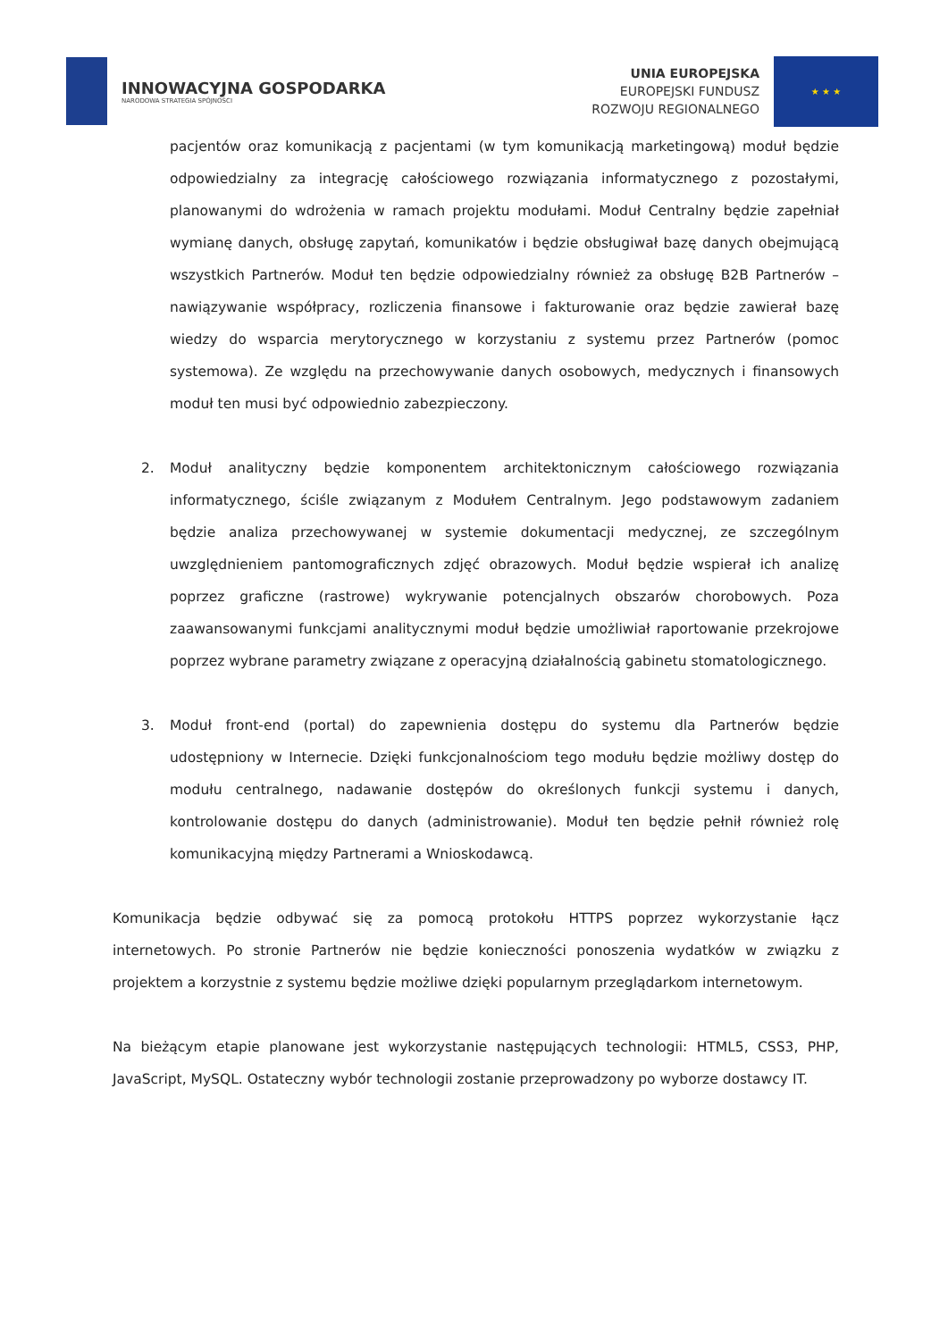INNOWACYJNA GOSPODARKA
NARODOWA STRATEGIA SPÓJNOŚCI
UNIA EUROPEJSKA
EUROPEJSKI FUNDUSZ
ROZWOJU REGIONALNEGO
★ ★ ★
pacjentów oraz komunikacją z pacjentami (w tym komunikacją marketingową) moduł będzie odpowiedzialny za integrację całościowego rozwiązania informatycznego z pozostałymi, planowanymi do wdrożenia w ramach projektu modułami. Moduł Centralny będzie zapełniał wymianę danych, obsługę zapytań, komunikatów i będzie obsługiwał bazę danych obejmującą wszystkich Partnerów. Moduł ten będzie odpowiedzialny również za obsługę B2B Partnerów – nawiązywanie współpracy, rozliczenia finansowe i fakturowanie oraz będzie zawierał bazę wiedzy do wsparcia merytorycznego w korzystaniu z systemu przez Partnerów (pomoc systemowa). Ze względu na przechowywanie danych osobowych, medycznych i finansowych moduł ten musi być odpowiednio zabezpieczony.
2. Moduł analityczny będzie komponentem architektonicznym całościowego rozwiązania informatycznego, ściśle związanym z Modułem Centralnym. Jego podstawowym zadaniem będzie analiza przechowywanej w systemie dokumentacji medycznej, ze szczególnym uwzględnieniem pantomograficznych zdjęć obrazowych. Moduł będzie wspierał ich analizę poprzez graficzne (rastrowe) wykrywanie potencjalnych obszarów chorobowych. Poza zaawansowanymi funkcjami analitycznymi moduł będzie umożliwiał raportowanie przekrojowe poprzez wybrane parametry związane z operacyjną działalnością gabinetu stomatologicznego.
3. Moduł front-end (portal) do zapewnienia dostępu do systemu dla Partnerów będzie udostępniony w Internecie. Dzięki funkcjonalnościom tego modułu będzie możliwy dostęp do modułu centralnego, nadawanie dostępów do określonych funkcji systemu i danych, kontrolowanie dostępu do danych (administrowanie). Moduł ten będzie pełnił również rolę komunikacyjną między Partnerami a Wnioskodawcą.
Komunikacja będzie odbywać się za pomocą protokołu HTTPS poprzez wykorzystanie łącz internetowych. Po stronie Partnerów nie będzie konieczności ponoszenia wydatków w związku z projektem a korzystnie z systemu będzie możliwe dzięki popularnym przeglądarkom internetowym.
Na bieżącym etapie planowane jest wykorzystanie następujących technologii: HTML5, CSS3, PHP, JavaScript, MySQL. Ostateczny wybór technologii zostanie przeprowadzony po wyborze dostawcy IT.